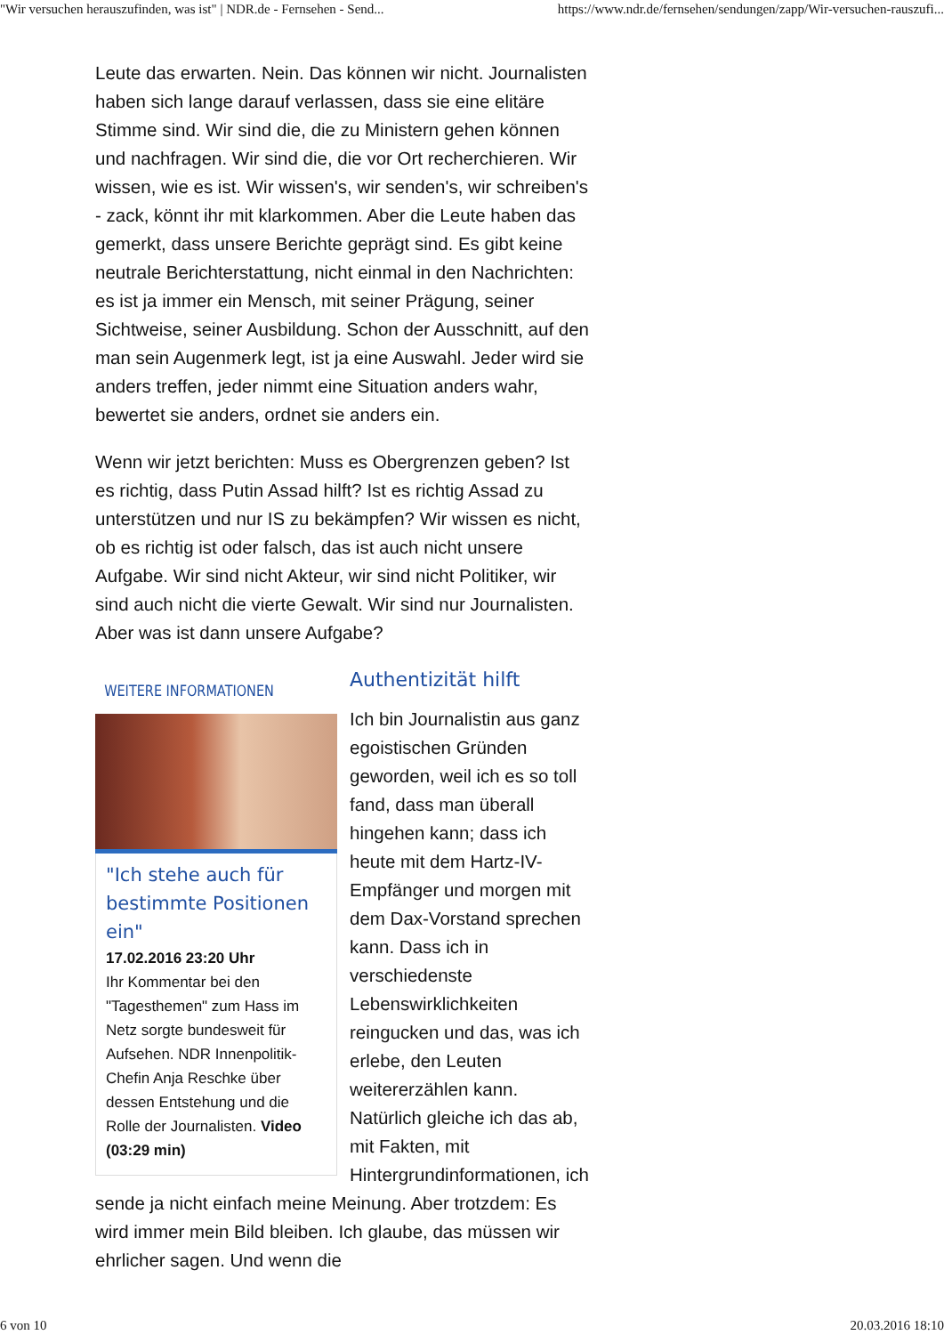"Wir versuchen herauszufinden, was ist" | NDR.de - Fernsehen - Send... https://www.ndr.de/fernsehen/sendungen/zapp/Wir-versuchen-rauszufi...
Leute das erwarten. Nein. Das können wir nicht. Journalisten haben sich lange darauf verlassen, dass sie eine elitäre Stimme sind. Wir sind die, die zu Ministern gehen können und nachfragen. Wir sind die, die vor Ort recherchieren. Wir wissen, wie es ist. Wir wissen's, wir senden's, wir schreiben's - zack, könnt ihr mit klarkommen. Aber die Leute haben das gemerkt, dass unsere Berichte geprägt sind. Es gibt keine neutrale Berichterstattung, nicht einmal in den Nachrichten: es ist ja immer ein Mensch, mit seiner Prägung, seiner Sichtweise, seiner Ausbildung. Schon der Ausschnitt, auf den man sein Augenmerk legt, ist ja eine Auswahl. Jeder wird sie anders treffen, jeder nimmt eine Situation anders wahr, bewertet sie anders, ordnet sie anders ein.
Wenn wir jetzt berichten: Muss es Obergrenzen geben? Ist es richtig, dass Putin Assad hilft? Ist es richtig Assad zu unterstützen und nur IS zu bekämpfen? Wir wissen es nicht, ob es richtig ist oder falsch, das ist auch nicht unsere Aufgabe. Wir sind nicht Akteur, wir sind nicht Politiker, wir sind auch nicht die vierte Gewalt. Wir sind nur Journalisten. Aber was ist dann unsere Aufgabe?
WEITERE INFORMATIONEN
"Ich stehe auch für bestimmte Positionen ein"
17.02.2016 23:20 Uhr
Ihr Kommentar bei den "Tagesthemen" zum Hass im Netz sorgte bundesweit für Aufsehen. NDR Innenpolitik-Chefin Anja Reschke über dessen Entstehung und die Rolle der Journalisten. Video (03:29 min)
Authentizität hilft
Ich bin Journalistin aus ganz egoistischen Gründen geworden, weil ich es so toll fand, dass man überall hingehen kann; dass ich heute mit dem Hartz-IV-Empfänger und morgen mit dem Dax-Vorstand sprechen kann. Dass ich in verschiedenste Lebenswirklichkeiten reingucken und das, was ich erlebe, den Leuten weitererzählen kann. Natürlich gleiche ich das ab, mit Fakten, mit Hintergrundinformationen, ich sende ja nicht einfach meine Meinung. Aber trotzdem: Es wird immer mein Bild bleiben. Ich glaube, das müssen wir ehrlicher sagen. Und wenn die
6 von 10 20.03.2016 18:10